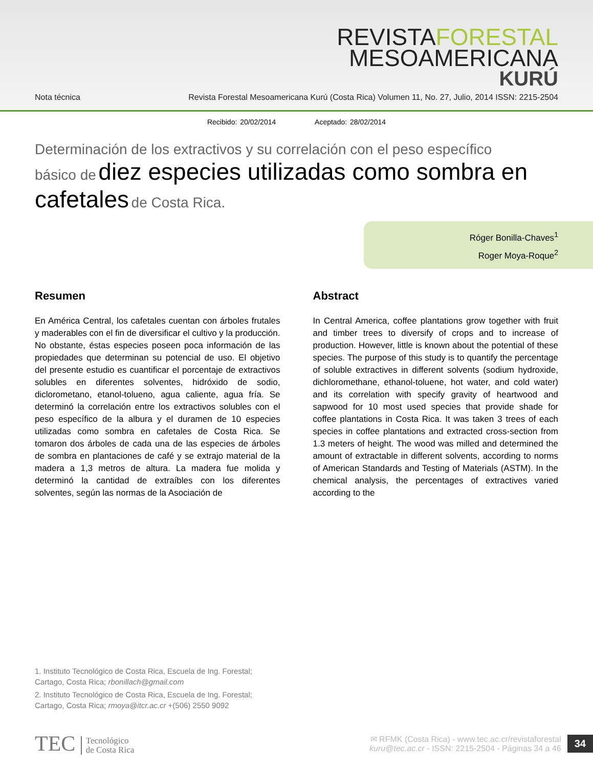REVISTAFORESTAL
MESOAMERICANA
KURÚ
Nota técnica Revista Forestal Mesoamericana Kurú (Costa Rica) Volumen 11, No. 27, Julio, 2014 ISSN: 2215-2504
Recibido: 20/02/2014 Aceptado: 28/02/2014
Determinación de los extractivos y su correlación con el peso específico
básico de diez especies utilizadas como sombra en cafetales de Costa Rica.
Róger Bonilla-Chaves<sup>1</sup>
Roger Moya-Roque<sup>2</sup>
Resumen
En América Central, los cafetales cuentan con árboles frutales y maderables con el fin de diversificar el cultivo y la producción. No obstante, éstas especies poseen poca información de las propiedades que determinan su potencial de uso. El objetivo del presente estudio es cuantificar el porcentaje de extractivos solubles en diferentes solventes, hidróxido de sodio, diclorometano, etanol-tolueno, agua caliente, agua fría. Se determinó la correlación entre los extractivos solubles con el peso específico de la albura y el duramen de 10 especies utilizadas como sombra en cafetales de Costa Rica. Se tomaron dos árboles de cada una de las especies de árboles de sombra en plantaciones de café y se extrajo material de la madera a 1,3 metros de altura. La madera fue molida y determinó la cantidad de extraíbles con los diferentes solventes, según las normas de la Asociación de
Abstract
In Central America, coffee plantations grow together with fruit and timber trees to diversify of crops and to increase of production. However, little is known about the potential of these species. The purpose of this study is to quantify the percentage of soluble extractives in different solvents (sodium hydroxide, dichloromethane, ethanol-toluene, hot water, and cold water) and its correlation with specify gravity of heartwood and sapwood for 10 most used species that provide shade for coffee plantations in Costa Rica. It was taken 3 trees of each species in coffee plantations and extracted cross-section from 1.3 meters of height. The wood was milled and determined the amount of extractable in different solvents, according to norms of American Standards and Testing of Materials (ASTM). In the chemical analysis, the percentages of extractives varied according to the
1. Instituto Tecnológico de Costa Rica, Escuela de Ing. Forestal; Cartago, Costa Rica; rbonillach@gmail.com
2. Instituto Tecnológico de Costa Rica, Escuela de Ing. Forestal; Cartago, Costa Rica; rmoya@itcr.ac.cr +(506) 2550 9092
TEC Tecnológico
de Costa Rica
✉ RFMK (Costa Rica) - www.tec.ac.cr/revistaforestal
kuru@tec.ac.cr - ISSN: 2215-2504 - Páginas 34 a 46
34